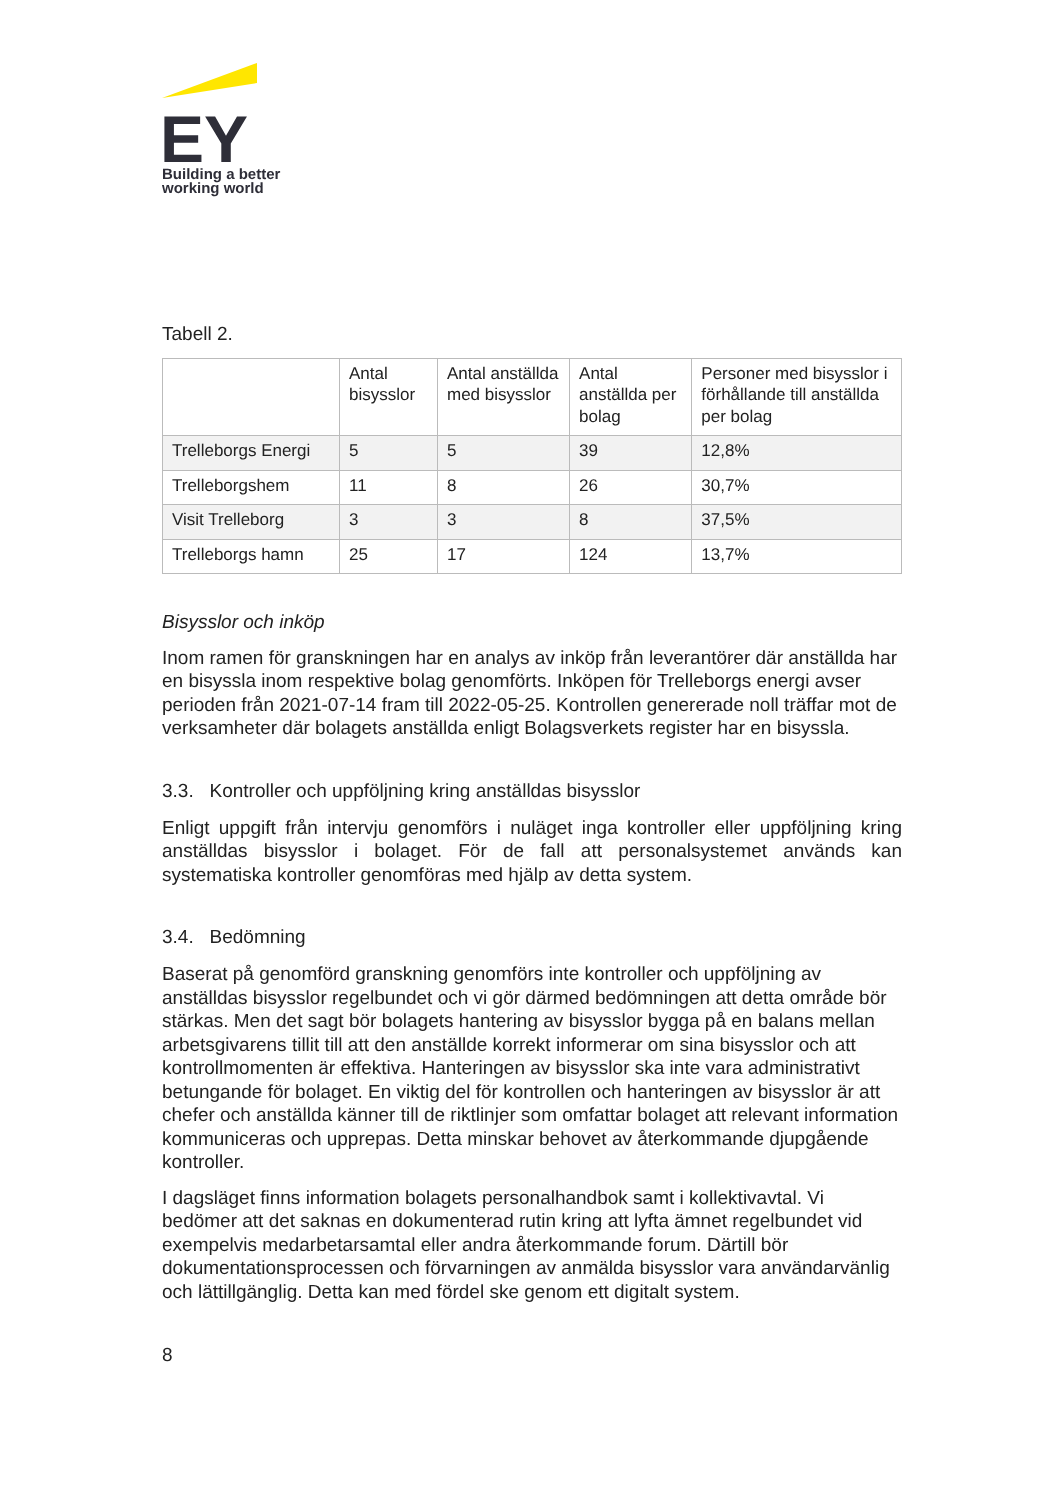EY
Building a better
working world
Tabell 2.
| | Antal bisysslor | Antal anställda med bisysslor | Antal anställda per bolag | Personer med bisysslor i förhållande till anställda per bolag |
| Trelleborgs Energi | 5 | 5 | 39 | 12,8% |
| Trelleborgshem | 11 | 8 | 26 | 30,7% |
| Visit Trelleborg | 3 | 3 | 8 | 37,5% |
| Trelleborgs hamn | 25 | 17 | 124 | 13,7% |
Bisysslor och inköp
Inom ramen för granskningen har en analys av inköp från leverantörer där anställda har en bisyssla inom respektive bolag genomförts. Inköpen för Trelleborgs energi avser perioden från 2021-07-14 fram till 2022-05-25. Kontrollen genererade noll träffar mot de verksamheter där bolagets anställda enligt Bolagsverkets register har en bisyssla.
3.3. Kontroller och uppföljning kring anställdas bisysslor
Enligt uppgift från intervju genomförs i nuläget inga kontroller eller uppföljning kring anställdas bisysslor i bolaget. För de fall att personalsystemet används kan systematiska kontroller genomföras med hjälp av detta system.
3.4. Bedömning
Baserat på genomförd granskning genomförs inte kontroller och uppföljning av anställdas bisysslor regelbundet och vi gör därmed bedömningen att detta område bör stärkas. Men det sagt bör bolagets hantering av bisysslor bygga på en balans mellan arbetsgivarens tillit till att den anställde korrekt informerar om sina bisysslor och att kontrollmomenten är effektiva. Hanteringen av bisysslor ska inte vara administrativt betungande för bolaget. En viktig del för kontrollen och hanteringen av bisysslor är att chefer och anställda känner till de riktlinjer som omfattar bolaget att relevant information kommuniceras och upprepas. Detta minskar behovet av återkommande djupgående kontroller.
I dagsläget finns information bolagets personalhandbok samt i kollektivavtal. Vi bedömer att det saknas en dokumenterad rutin kring att lyfta ämnet regelbundet vid exempelvis medarbetarsamtal eller andra återkommande forum. Därtill bör dokumentationsprocessen och förvarningen av anmälda bisysslor vara användarvänlig och lättillgänglig. Detta kan med fördel ske genom ett digitalt system.
8